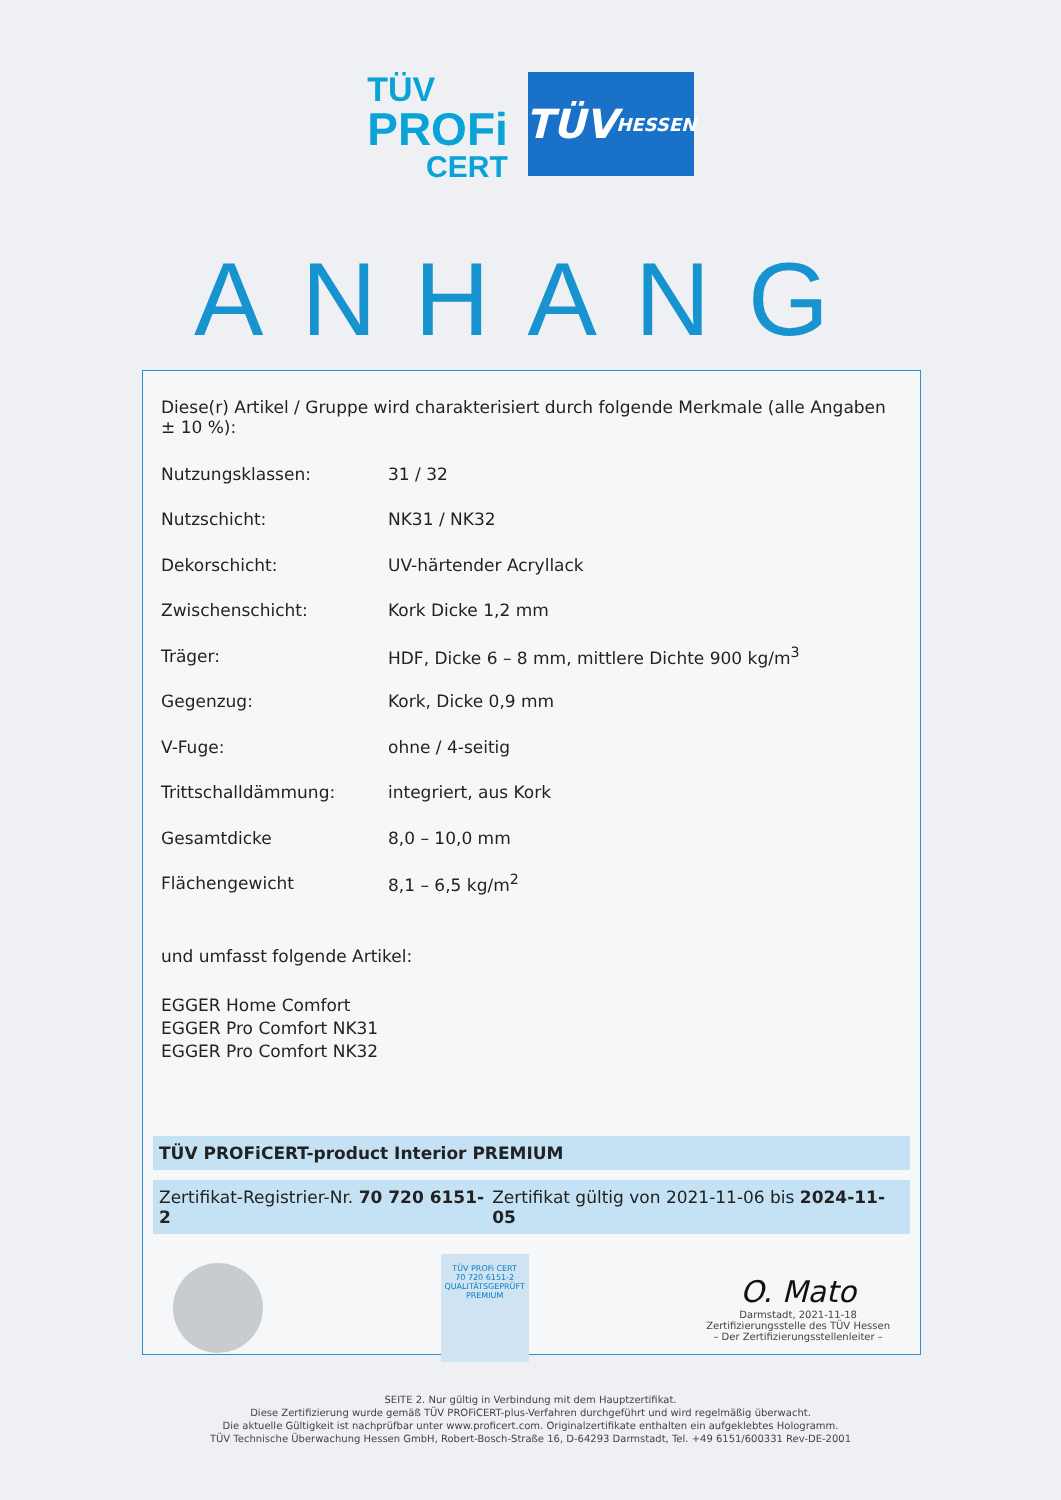TÜV
PROFi
CERT
TÜV HESSEN
ANHANG
Diese(r) Artikel / Gruppe wird charakterisiert durch folgende Merkmale (alle Angaben ± 10 %):
| Nutzungsklassen: | 31 / 32 |
| Nutzschicht: | NK31 / NK32 |
| Dekorschicht: | UV-härtender Acryllack |
| Zwischenschicht: | Kork Dicke 1,2 mm |
| Träger: | HDF, Dicke 6 – 8 mm, mittlere Dichte 900 kg/m<sup>3</sup> |
| Gegenzug: | Kork, Dicke 0,9 mm |
| V-Fuge: | ohne / 4-seitig |
| Trittschalldämmung: | integriert, aus Kork |
| Gesamtdicke | 8,0 – 10,0 mm |
| Flächengewicht | 8,1 – 6,5 kg/m<sup>2</sup> |
und umfasst folgende Artikel:
EGGER Home Comfort
EGGER Pro Comfort NK31
EGGER Pro Comfort NK32
TÜV PROFiCERT-product Interior PREMIUM
Zertifikat-Registrier-Nr. 70 720 6151-2 Zertifikat gültig von 2021-11-06 bis 2024-11-05
TÜV PROFi CERT
70 720 6151-2
QUALITÄTSGEPRÜFT
PREMIUM
O. Mato
Darmstadt, 2021-11-18
Zertifizierungsstelle des TÜV Hessen
– Der Zertifizierungsstellenleiter –
SEITE 2. Nur gültig in Verbindung mit dem Hauptzertifikat.
Diese Zertifizierung wurde gemäß TÜV PROFiCERT-plus-Verfahren durchgeführt und wird regelmäßig überwacht.
Die aktuelle Gültigkeit ist nachprüfbar unter www.proficert.com. Originalzertifikate enthalten ein aufgeklebtes Hologramm.
TÜV Technische Überwachung Hessen GmbH, Robert-Bosch-Straße 16, D-64293 Darmstadt, Tel. +49 6151/600331 Rev-DE-2001